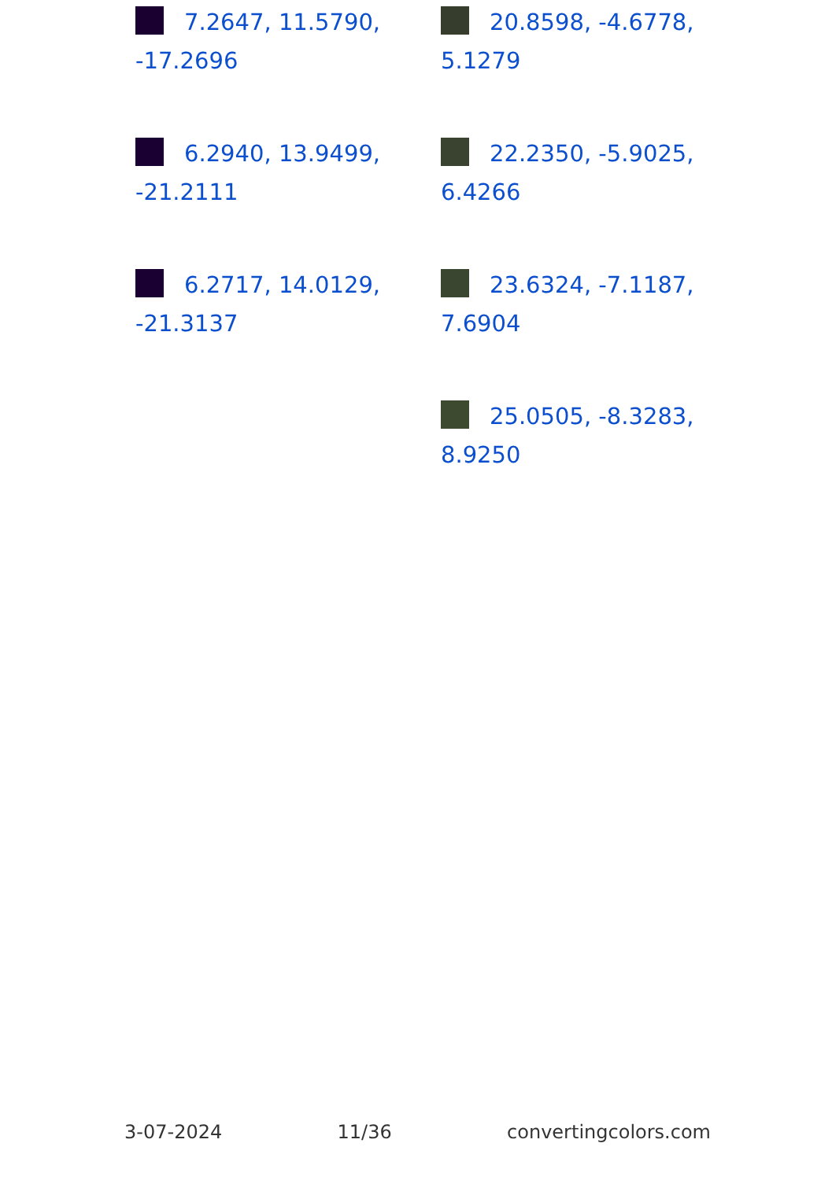7.2647, 11.5790, -17.2696
6.2940, 13.9499, -21.2111
6.2717, 14.0129, -21.3137
20.8598, -4.6778, 5.1279
22.2350, -5.9025, 6.4266
23.6324, -7.1187, 7.6904
25.0505, -8.3283, 8.9250
3-07-2024 11/36 convertingcolors.com